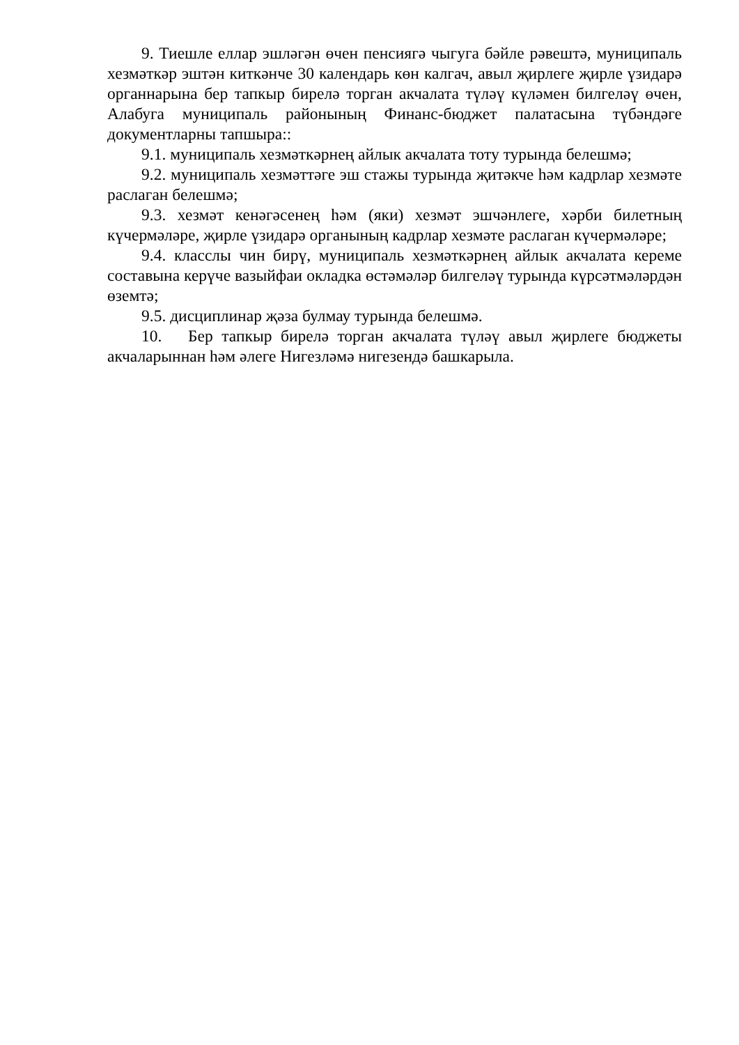9. Тиешле еллар эшләгән өчен пенсиягә чыгуга бәйле рәвештә, муниципаль хезмәткәр эштән киткәнче 30 календарь көн калгач, авыл җирлеге җирле үзидарә органнарына бер тапкыр бирелә торган акчалата түләү күләмен билгеләү өчен, Алабуга муниципаль районының Финанс-бюджет палатасына түбәндәге документларны тапшыра::
9.1. муниципаль хезмәткәрнең айлык акчалата тоту турында белешмә;
9.2. муниципаль хезмәттәге эш стажы турында җитәкче һәм кадрлар хезмәте раслаган белешмә;
9.3. хезмәт кенәгәсенең һәм (яки) хезмәт эшчәнлеге, хәрби билетның күчермәләре, җирле үзидарә органының кадрлар хезмәте раслаган күчермәләре;
9.4. класслы чин бирү, муниципаль хезмәткәрнең айлык акчалата кереме составына керүче вазыйфаи окладка өстәмәләр билгеләү турында күрсәтмәләрдән өземтә;
9.5. дисциплинар җәза булмау турында белешмә.
10. Бер тапкыр бирелә торган акчалата түләү авыл җирлеге бюджеты акчаларыннан һәм әлеге Нигезләмә нигезендә башкарыла.